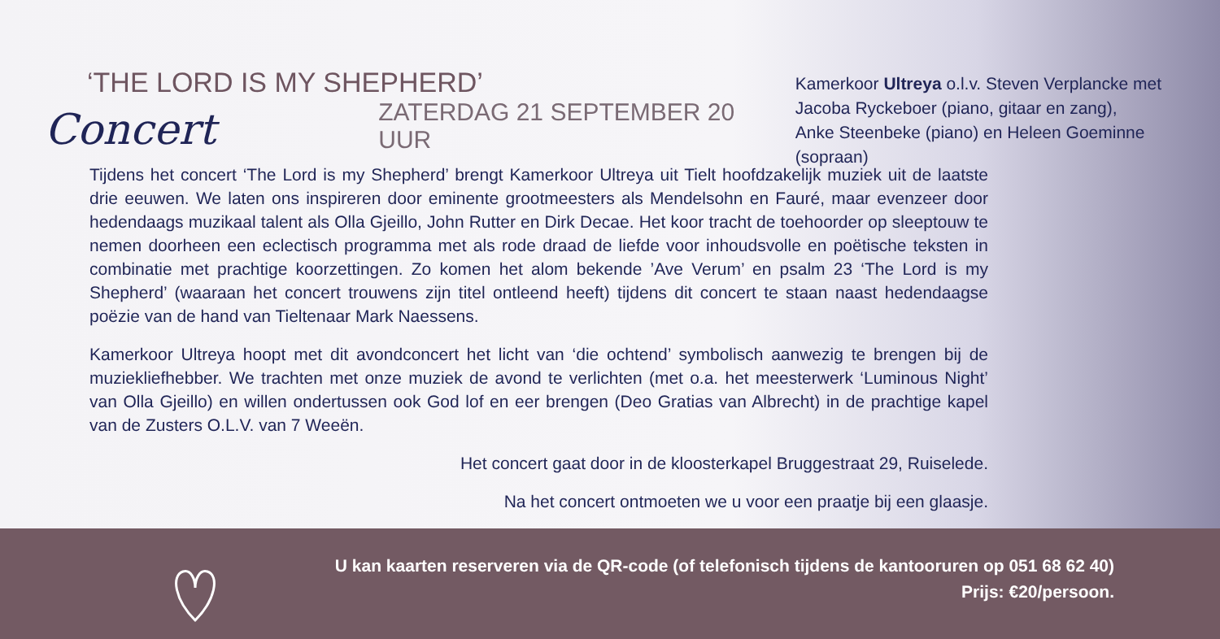‘THE LORD IS MY SHEPHERD’
Concert ZATERDAG 21 SEPTEMBER 20 UUR
Kamerkoor Ultreya o.l.v. Steven Verplancke met
Jacoba Ryckeboer (piano, gitaar en zang),
Anke Steenbeke (piano) en Heleen Goeminne (sopraan)
Tijdens het concert ‘The Lord is my Shepherd’ brengt Kamerkoor Ultreya uit Tielt hoofdzakelijk muziek uit de laatste drie eeuwen. We laten ons inspireren door eminente grootmeesters als Mendelsohn en Fauré, maar evenzeer door heden­daags muzikaal talent als Olla Gjeillo, John Rutter en Dirk Decae. Het koor tracht de toehoorder op sleeptouw te nemen doorheen een eclectisch programma met als rode draad de liefde voor inhoudsvolle en poëtische teksten in combinatie met prachtige koorzettingen. Zo komen het alom bekende ’Ave Verum’ en psalm 23 ‘The Lord is my Shepherd’ (waaraan het concert trouwens zijn titel ontleend heeft) tijdens dit concert te staan naast hedendaagse poëzie van de hand van Tieltenaar Mark Naessens.
Kamerkoor Ultreya hoopt met dit avondconcert het licht van ‘die ochtend’ symbolisch aanwezig te brengen bij de muziekliefhebber. We trachten met onze muziek de avond te verlichten (met o.a. het meesterwerk ‘Luminous Night’ van Olla Gjeillo) en willen ondertussen ook God lof en eer brengen (Deo Gratias van Albrecht) in de prachtige kapel van de Zusters O.L.V. van 7 Weeën.
Het concert gaat door in de kloosterkapel Bruggestraat 29, Ruiselede.
Na het concert ontmoeten we u voor een praatje bij een glaasje.
U kan kaarten reserveren via de QR-code (of telefonisch tijdens de kantooruren op 051 68 62 40)
Prijs: €20/persoon.